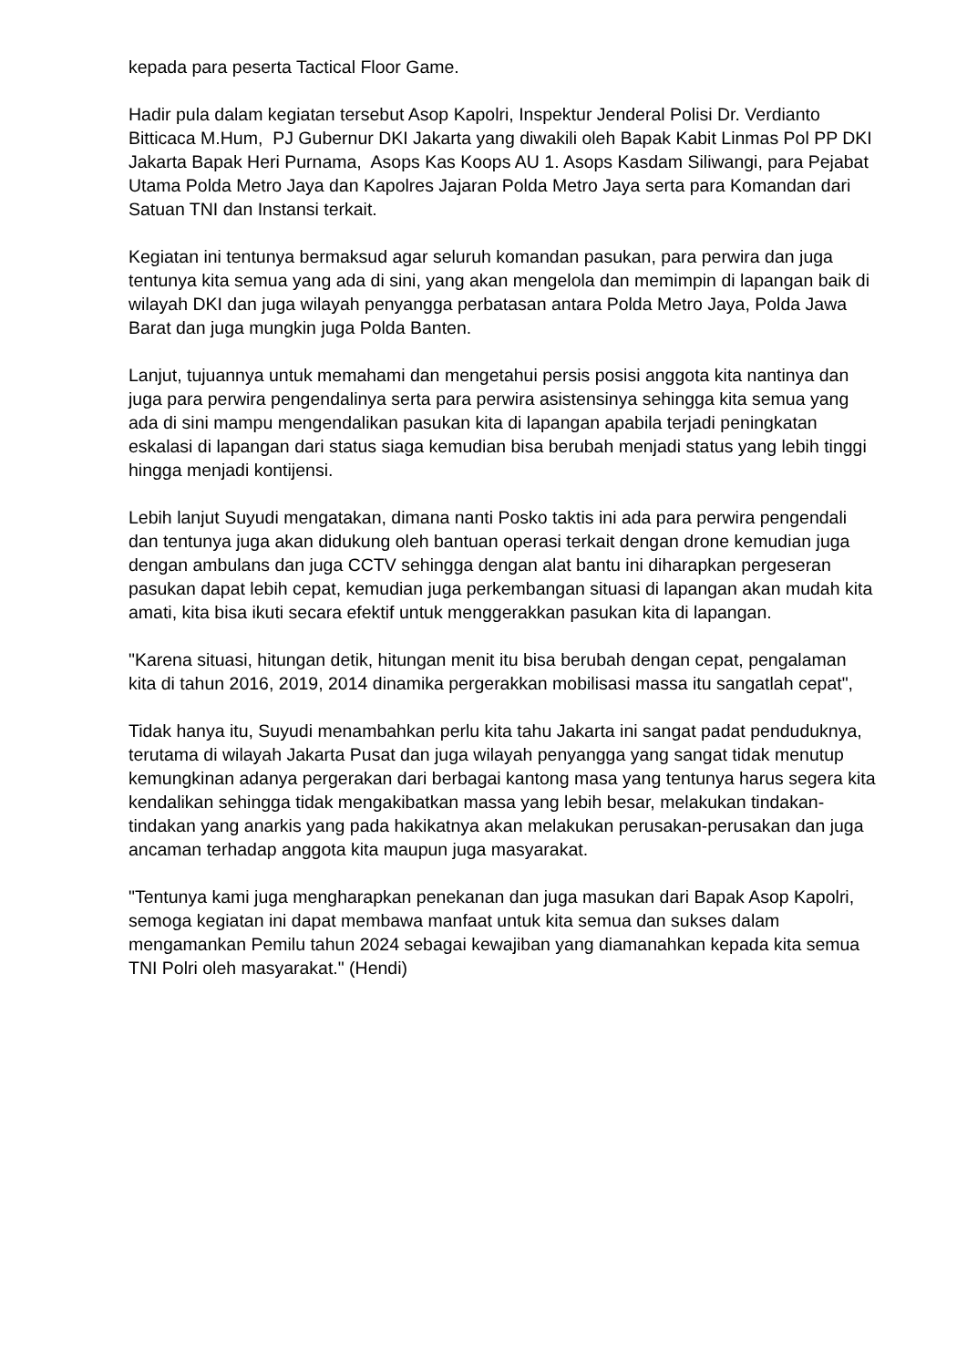kepada para peserta Tactical Floor Game.
Hadir pula dalam kegiatan tersebut Asop Kapolri, Inspektur Jenderal Polisi Dr. Verdianto Bitticaca M.Hum, PJ Gubernur DKI Jakarta yang diwakili oleh Bapak Kabit Linmas Pol PP DKI Jakarta Bapak Heri Purnama, Asops Kas Koops AU 1. Asops Kasdam Siliwangi, para Pejabat Utama Polda Metro Jaya dan Kapolres Jajaran Polda Metro Jaya serta para Komandan dari Satuan TNI dan Instansi terkait.
Kegiatan ini tentunya bermaksud agar seluruh komandan pasukan, para perwira dan juga tentunya kita semua yang ada di sini, yang akan mengelola dan memimpin di lapangan baik di wilayah DKI dan juga wilayah penyangga perbatasan antara Polda Metro Jaya, Polda Jawa Barat dan juga mungkin juga Polda Banten.
Lanjut, tujuannya untuk memahami dan mengetahui persis posisi anggota kita nantinya dan juga para perwira pengendalinya serta para perwira asistensinya sehingga kita semua yang ada di sini mampu mengendalikan pasukan kita di lapangan apabila terjadi peningkatan eskalasi di lapangan dari status siaga kemudian bisa berubah menjadi status yang lebih tinggi hingga menjadi kontijensi.
Lebih lanjut Suyudi mengatakan, dimana nanti Posko taktis ini ada para perwira pengendali dan tentunya juga akan didukung oleh bantuan operasi terkait dengan drone kemudian juga dengan ambulans dan juga CCTV sehingga dengan alat bantu ini diharapkan pergeseran pasukan dapat lebih cepat, kemudian juga perkembangan situasi di lapangan akan mudah kita amati, kita bisa ikuti secara efektif untuk menggerakkan pasukan kita di lapangan.
"Karena situasi, hitungan detik, hitungan menit itu bisa berubah dengan cepat, pengalaman kita di tahun 2016, 2019, 2014 dinamika pergerakkan mobilisasi massa itu sangatlah cepat",
Tidak hanya itu, Suyudi menambahkan perlu kita tahu Jakarta ini sangat padat penduduknya, terutama di wilayah Jakarta Pusat dan juga wilayah penyangga yang sangat tidak menutup kemungkinan adanya pergerakan dari berbagai kantong masa yang tentunya harus segera kita kendalikan sehingga tidak mengakibatkan massa yang lebih besar, melakukan tindakan-tindakan yang anarkis yang pada hakikatnya akan melakukan perusakan-perusakan dan juga ancaman terhadap anggota kita maupun juga masyarakat.
"Tentunya kami juga mengharapkan penekanan dan juga masukan dari Bapak Asop Kapolri, semoga kegiatan ini dapat membawa manfaat untuk kita semua dan sukses dalam mengamankan Pemilu tahun 2024 sebagai kewajiban yang diamanahkan kepada kita semua TNI Polri oleh masyarakat." (Hendi)